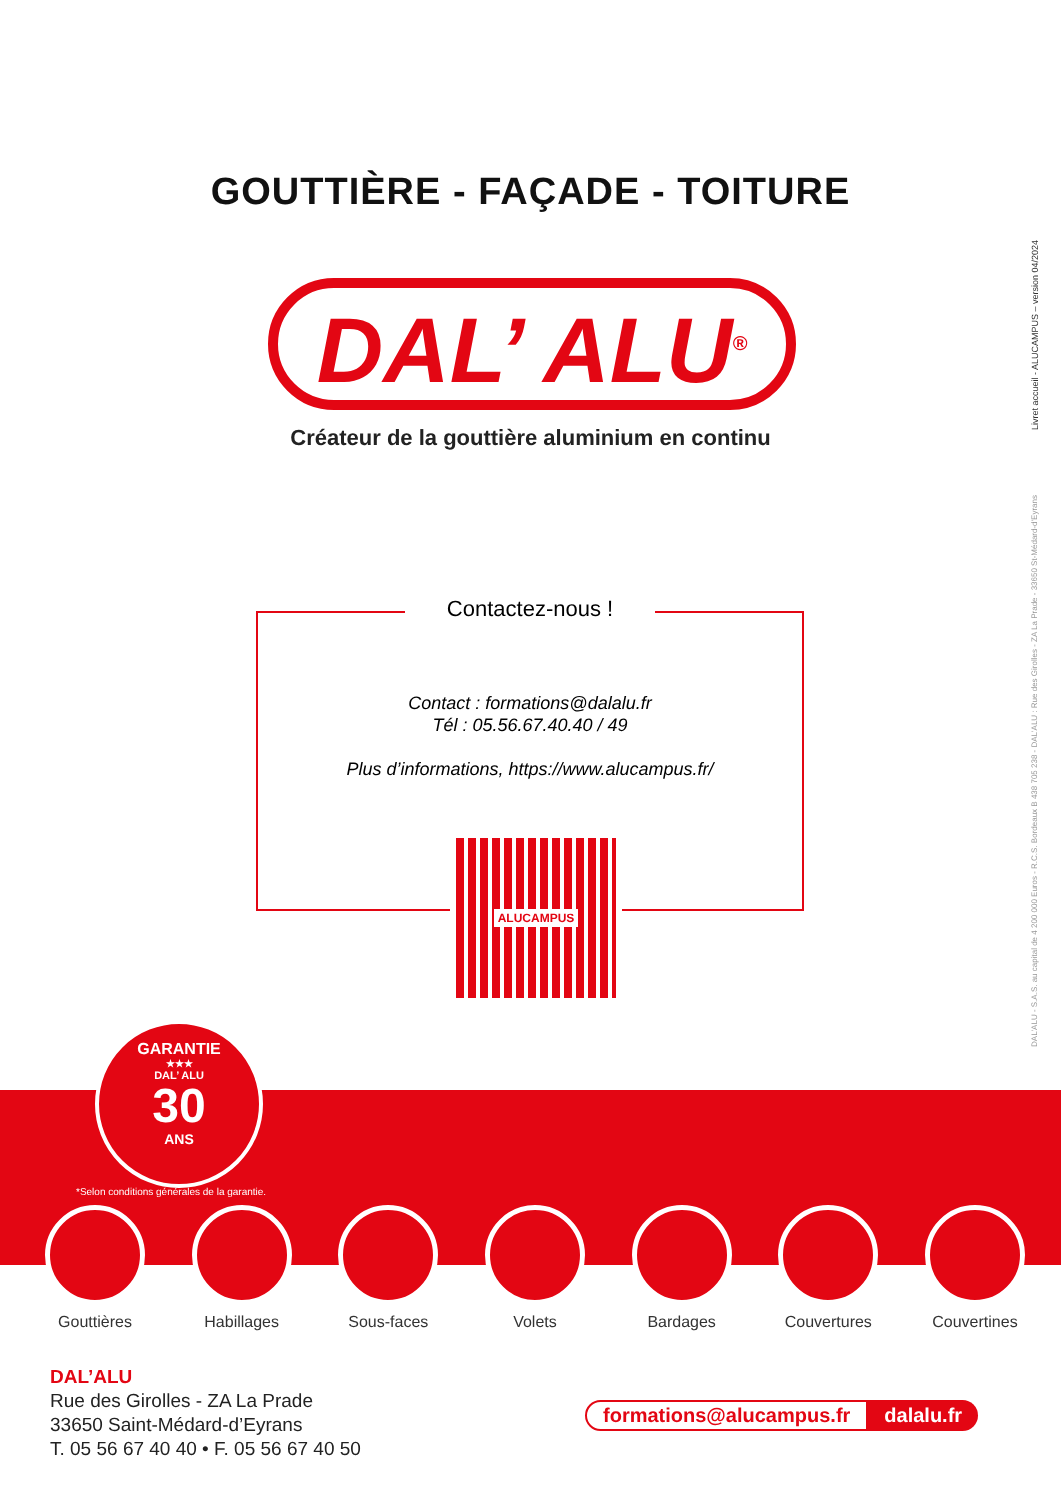GOUTTIÈRE - FAÇADE - TOITURE
DAL’ ALU<sup>®</sup>
Créateur de la gouttière aluminium en continu
Livret accueil - ALUCAMPUS – version 04/2024
DAL'ALU - S.A.S. au capital de 4 200 000 Euros - R.C.S. Bordeaux B 438 705 238 - DAL'ALU : Rue des Girolles - ZA La Prade - 33650 St-Médard-d'Eyrans
Contactez-nous !
Contact : formations@dalalu.fr
Tél : 05.56.67.40.40 / 49
Plus d’informations, https://www.alucampus.fr/
ALUCAMPUS
GARANTIE
★★★
DAL’ ALU
30
ANS
*Selon conditions générales de la garantie.
Gouttières Habillages Sous-faces Volets Bardages Couvertures Couvertines
DAL’ALU
Rue des Girolles - ZA La Prade
33650 Saint-Médard-d’Eyrans
T. 05 56 67 40 40 • F. 05 56 67 40 50
formations@alucampus.fr dalalu.fr